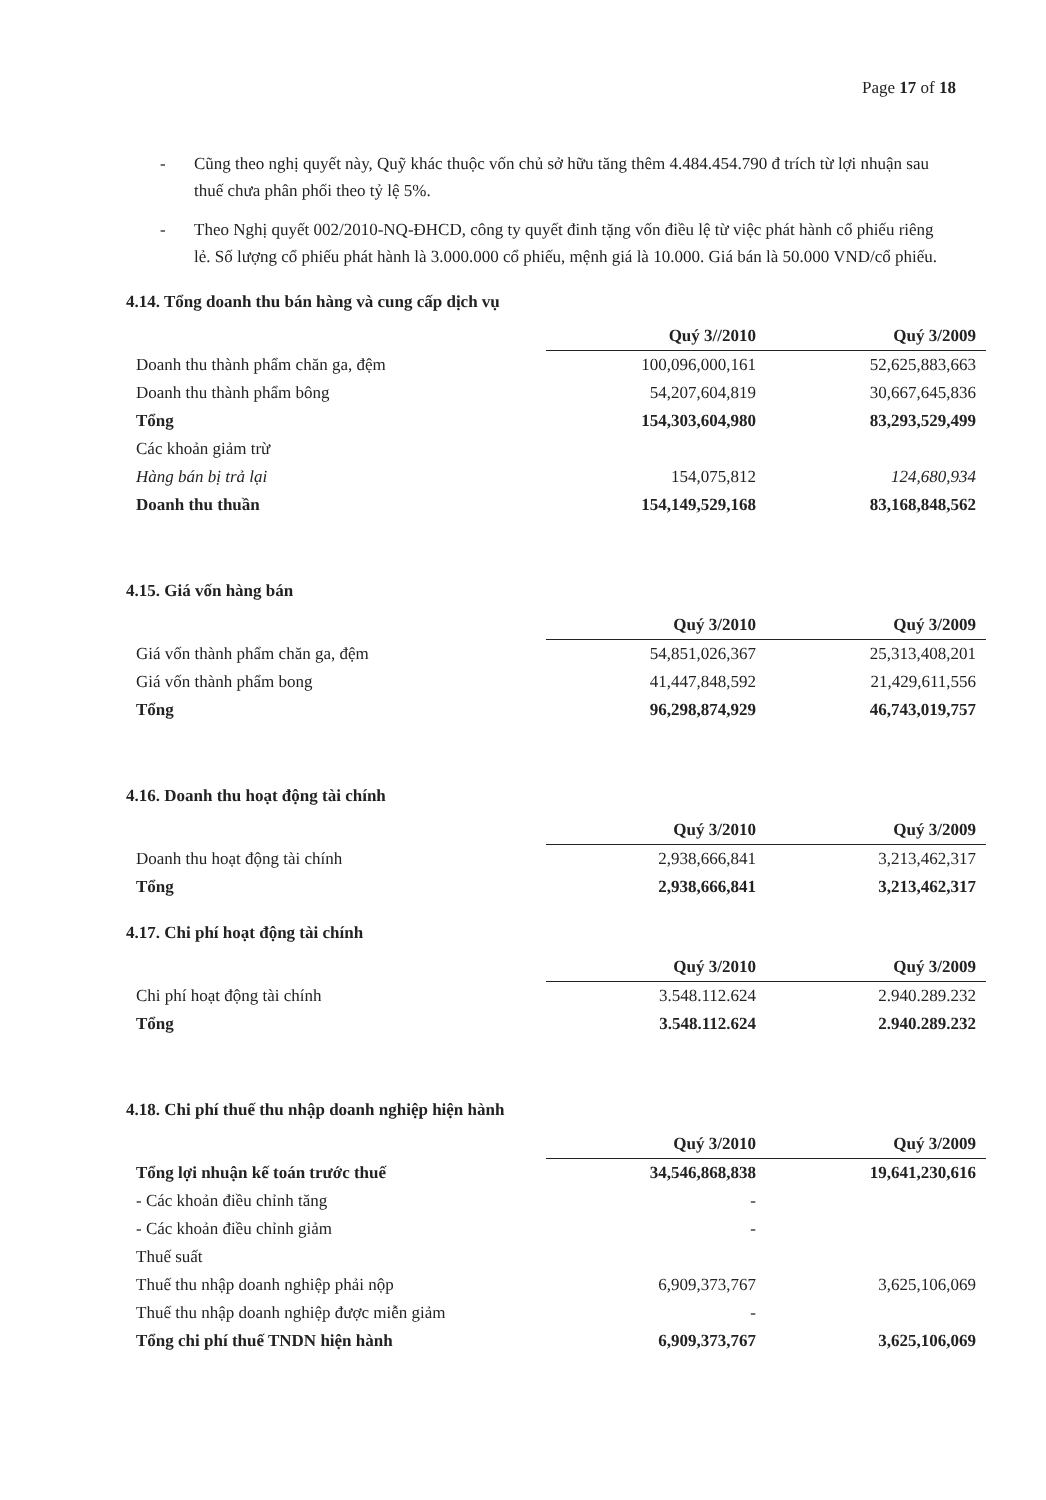Page 17 of 18
- Cũng theo nghị quyết này, Quỹ khác thuộc vốn chủ sở hữu tăng thêm 4.484.454.790 đ trích từ lợi nhuận sau thuế chưa phân phối theo tỷ lệ 5%.
- Theo Nghị quyết 002/2010-NQ-ĐHCD, công ty quyết đinh tặng vốn điều lệ từ việc phát hành cổ phiếu riêng lẻ. Số lượng cổ phiếu phát hành là 3.000.000 cổ phiếu, mệnh giá là 10.000. Giá bán là 50.000 VND/cổ phiếu.
4.14. Tổng doanh thu bán hàng và cung cấp dịch vụ
| | Quý 3//2010 | Quý 3/2009 |
| Doanh thu thành phẩm chăn ga, đệm | 100,096,000,161 | 52,625,883,663 |
| Doanh thu thành phẩm bông | 54,207,604,819 | 30,667,645,836 |
| Tổng | 154,303,604,980 | 83,293,529,499 |
| Các khoản giảm trừ | | |
| Hàng bán bị trả lại | 154,075,812 | 124,680,934 |
| Doanh thu thuần | 154,149,529,168 | 83,168,848,562 |
4.15. Giá vốn hàng bán
| | Quý 3/2010 | Quý 3/2009 |
| Giá vốn thành phẩm chăn ga, đệm | 54,851,026,367 | 25,313,408,201 |
| Giá vốn thành phẩm bong | 41,447,848,592 | 21,429,611,556 |
| Tổng | 96,298,874,929 | 46,743,019,757 |
4.16. Doanh thu hoạt động tài chính
| | Quý 3/2010 | Quý 3/2009 |
| Doanh thu hoạt động tài chính | 2,938,666,841 | 3,213,462,317 |
| Tổng | 2,938,666,841 | 3,213,462,317 |
4.17. Chi phí hoạt động tài chính
| | Quý 3/2010 | Quý 3/2009 |
| Chi phí hoạt động tài chính | 3.548.112.624 | 2.940.289.232 |
| Tổng | 3.548.112.624 | 2.940.289.232 |
4.18. Chi phí thuế thu nhập doanh nghiệp hiện hành
| | Quý 3/2010 | Quý 3/2009 |
| Tổng lợi nhuận kế toán trước thuế | 34,546,868,838 | 19,641,230,616 |
| - Các khoản điều chỉnh tăng | - | |
| - Các khoản điều chỉnh giảm | - | |
| Thuế suất | | |
| Thuế thu nhập doanh nghiệp phải nộp | 6,909,373,767 | 3,625,106,069 |
| Thuế thu nhập doanh nghiệp được miễn giảm | - | |
| Tổng chi phí thuế TNDN hiện hành | 6,909,373,767 | 3,625,106,069 |